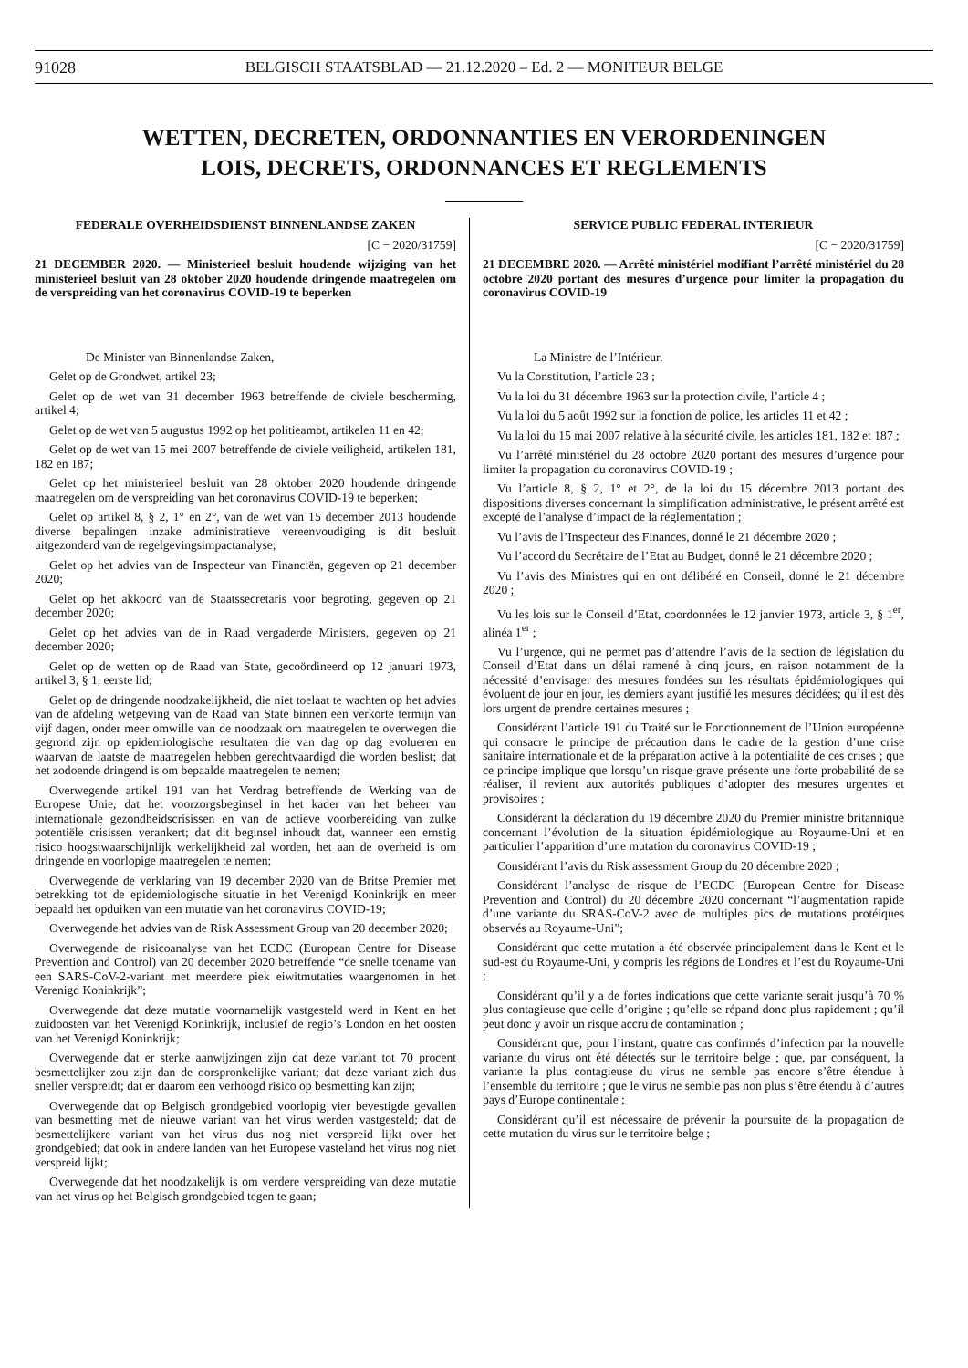91028 BELGISCH STAATSBLAD — 21.12.2020 – Ed. 2 — MONITEUR BELGE
WETTEN, DECRETEN, ORDONNANTIES EN VERORDENINGEN
LOIS, DECRETS, ORDONNANCES ET REGLEMENTS
FEDERALE OVERHEIDSDIENST BINNENLANDSE ZAKEN
[C − 2020/31759]
21 DECEMBER 2020. — Ministerieel besluit houdende wijziging van het ministerieel besluit van 28 oktober 2020 houdende dringende maatregelen om de verspreiding van het coronavirus COVID-19 te beperken
De Minister van Binnenlandse Zaken,
Gelet op de Grondwet, artikel 23;
Gelet op de wet van 31 december 1963 betreffende de civiele bescherming, artikel 4;
Gelet op de wet van 5 augustus 1992 op het politieambt, artikelen 11 en 42;
Gelet op de wet van 15 mei 2007 betreffende de civiele veiligheid, artikelen 181, 182 en 187;
Gelet op het ministerieel besluit van 28 oktober 2020 houdende dringende maatregelen om de verspreiding van het coronavirus COVID-19 te beperken;
Gelet op artikel 8, § 2, 1° en 2°, van de wet van 15 december 2013 houdende diverse bepalingen inzake administratieve vereenvoudiging is dit besluit uitgezonderd van de regelgevingsimpactanalyse;
Gelet op het advies van de Inspecteur van Financiën, gegeven op 21 december 2020;
Gelet op het akkoord van de Staatssecretaris voor begroting, gegeven op 21 december 2020;
Gelet op het advies van de in Raad vergaderde Ministers, gegeven op 21 december 2020;
Gelet op de wetten op de Raad van State, gecoördineerd op 12 januari 1973, artikel 3, § 1, eerste lid;
Gelet op de dringende noodzakelijkheid, die niet toelaat te wachten op het advies van de afdeling wetgeving van de Raad van State binnen een verkorte termijn van vijf dagen, onder meer omwille van de noodzaak om maatregelen te overwegen die gegrond zijn op epidemiologische resultaten die van dag op dag evolueren en waarvan de laatste de maatregelen hebben gerechtvaardigd die worden beslist; dat het zodoende dringend is om bepaalde maatregelen te nemen;
Overwegende artikel 191 van het Verdrag betreffende de Werking van de Europese Unie, dat het voorzorgsbeginsel in het kader van het beheer van internationale gezondheidscrisissen en van de actieve voorbereiding van zulke potentiële crisissen verankert; dat dit beginsel inhoudt dat, wanneer een ernstig risico hoogstwaarschijnlijk werkelijkheid zal worden, het aan de overheid is om dringende en voorlopige maatregelen te nemen;
Overwegende de verklaring van 19 december 2020 van de Britse Premier met betrekking tot de epidemiologische situatie in het Verenigd Koninkrijk en meer bepaald het opduiken van een mutatie van het coronavirus COVID-19;
Overwegende het advies van de Risk Assessment Group van 20 december 2020;
Overwegende de risicoanalyse van het ECDC (European Centre for Disease Prevention and Control) van 20 december 2020 betreffende “de snelle toename van een SARS-CoV-2-variant met meerdere piek eiwitmutaties waargenomen in het Verenigd Koninkrijk”;
Overwegende dat deze mutatie voornamelijk vastgesteld werd in Kent en het zuidoosten van het Verenigd Koninkrijk, inclusief de regio’s London en het oosten van het Verenigd Koninkrijk;
Overwegende dat er sterke aanwijzingen zijn dat deze variant tot 70 procent besmettelijker zou zijn dan de oorspronkelijke variant; dat deze variant zich dus sneller verspreidt; dat er daarom een verhoogd risico op besmetting kan zijn;
Overwegende dat op Belgisch grondgebied voorlopig vier bevestigde gevallen van besmetting met de nieuwe variant van het virus werden vastgesteld; dat de besmettelijkere variant van het virus dus nog niet verspreid lijkt over het grondgebied; dat ook in andere landen van het Europese vasteland het virus nog niet verspreid lijkt;
Overwegende dat het noodzakelijk is om verdere verspreiding van deze mutatie van het virus op het Belgisch grondgebied tegen te gaan;
SERVICE PUBLIC FEDERAL INTERIEUR
[C − 2020/31759]
21 DECEMBRE 2020. — Arrêté ministériel modifiant l’arrêté ministériel du 28 octobre 2020 portant des mesures d’urgence pour limiter la propagation du coronavirus COVID-19
La Ministre de l’Intérieur,
Vu la Constitution, l’article 23 ;
Vu la loi du 31 décembre 1963 sur la protection civile, l’article 4 ;
Vu la loi du 5 août 1992 sur la fonction de police, les articles 11 et 42 ;
Vu la loi du 15 mai 2007 relative à la sécurité civile, les articles 181, 182 et 187 ;
Vu l’arrêté ministériel du 28 octobre 2020 portant des mesures d’urgence pour limiter la propagation du coronavirus COVID-19 ;
Vu l’article 8, § 2, 1° et 2°, de la loi du 15 décembre 2013 portant des dispositions diverses concernant la simplification administrative, le présent arrêté est excepté de l’analyse d’impact de la réglementation ;
Vu l’avis de l’Inspecteur des Finances, donné le 21 décembre 2020 ;
Vu l’accord du Secrétaire de l’Etat au Budget, donné le 21 décembre 2020 ;
Vu l’avis des Ministres qui en ont délibéré en Conseil, donné le 21 décembre 2020 ;
Vu les lois sur le Conseil d’Etat, coordonnées le 12 janvier 1973, article 3, § 1<sup>er</sup>, alinéa 1<sup>er</sup> ;
Vu l’urgence, qui ne permet pas d’attendre l’avis de la section de législation du Conseil d’Etat dans un délai ramené à cinq jours, en raison notamment de la nécessité d’envisager des mesures fondées sur les résultats épidémiologiques qui évoluent de jour en jour, les derniers ayant justifié les mesures décidées; qu’il est dès lors urgent de prendre certaines mesures ;
Considérant l’article 191 du Traité sur le Fonctionnement de l’Union européenne qui consacre le principe de précaution dans le cadre de la gestion d’une crise sanitaire internationale et de la préparation active à la potentialité de ces crises ; que ce principe implique que lorsqu’un risque grave présente une forte probabilité de se réaliser, il revient aux autorités publiques d’adopter des mesures urgentes et provisoires ;
Considérant la déclaration du 19 décembre 2020 du Premier ministre britannique concernant l’évolution de la situation épidémiologique au Royaume-Uni et en particulier l’apparition d’une mutation du coronavirus COVID-19 ;
Considérant l’avis du Risk assessment Group du 20 décembre 2020 ;
Considérant l’analyse de risque de l’ECDC (European Centre for Disease Prevention and Control) du 20 décembre 2020 concernant “l’augmentation rapide d’une variante du SRAS-CoV-2 avec de multiples pics de mutations protéiques observés au Royaume-Uni”;
Considérant que cette mutation a été observée principalement dans le Kent et le sud-est du Royaume-Uni, y compris les régions de Londres et l’est du Royaume-Uni ;
Considérant qu’il y a de fortes indications que cette variante serait jusqu’à 70 % plus contagieuse que celle d’origine ; qu’elle se répand donc plus rapidement ; qu’il peut donc y avoir un risque accru de contamination ;
Considérant que, pour l’instant, quatre cas confirmés d’infection par la nouvelle variante du virus ont été détectés sur le territoire belge ; que, par conséquent, la variante la plus contagieuse du virus ne semble pas encore s’être étendue à l’ensemble du territoire ; que le virus ne semble pas non plus s’être étendu à d’autres pays d’Europe continentale ;
Considérant qu’il est nécessaire de prévenir la poursuite de la propagation de cette mutation du virus sur le territoire belge ;